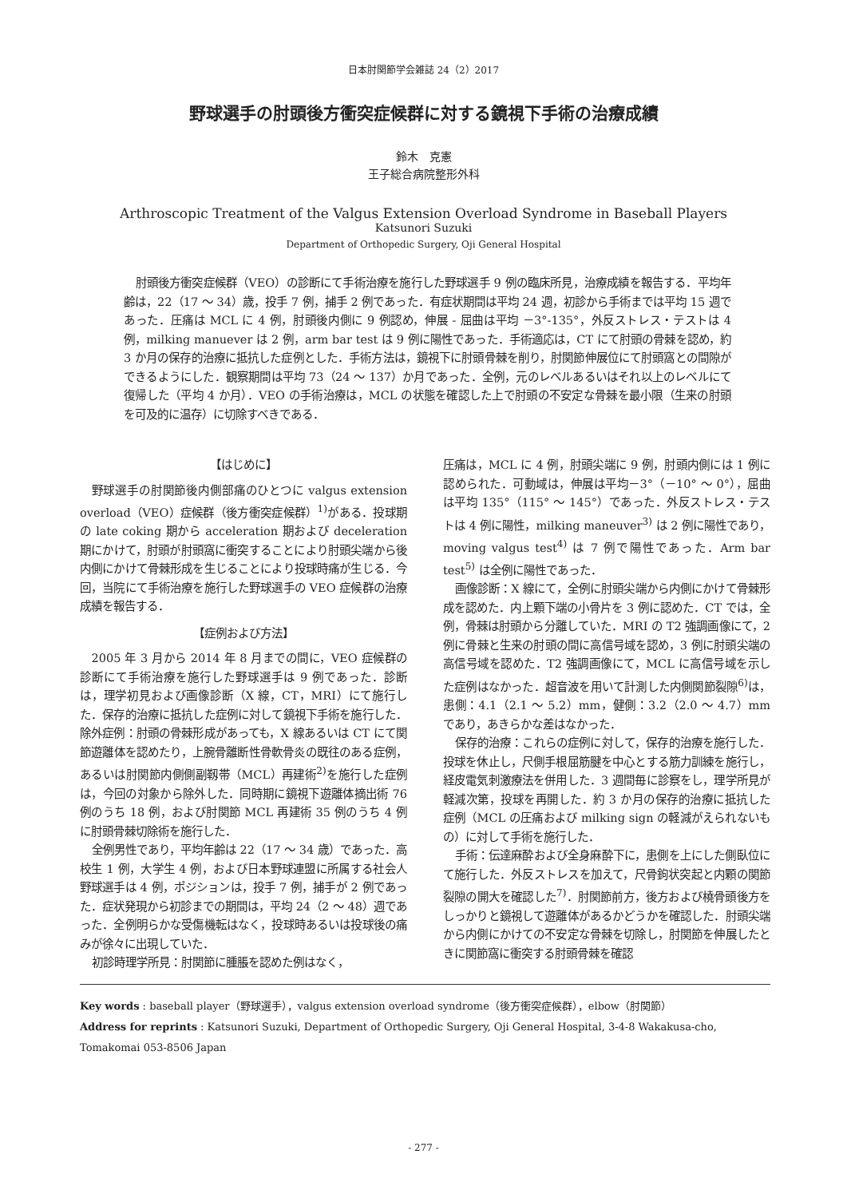日本肘関節学会雑誌 24（2）2017
野球選手の肘頭後方衝突症候群に対する鏡視下手術の治療成績
鈴木　克憲
王子総合病院整形外科
Arthroscopic Treatment of the Valgus Extension Overload Syndrome in Baseball Players
Katsunori Suzuki
Department of Orthopedic Surgery, Oji General Hospital
肘頭後方衝突症候群（VEO）の診断にて手術治療を施行した野球選手 9 例の臨床所見，治療成績を報告する．平均年齢は，22（17 ～ 34）歳，投手 7 例，捕手 2 例であった．有症状期間は平均 24 週，初診から手術までは平均 15 週であった．圧痛は MCL に 4 例，肘頭後内側に 9 例認め，伸展 - 屈曲は平均 －3°-135°，外反ストレス・テストは 4 例，milking manuever は 2 例，arm bar test は 9 例に陽性であった．手術適応は，CT にて肘頭の骨棘を認め，約 3 か月の保存的治療に抵抗した症例とした．手術方法は，鏡視下に肘頭骨棘を削り，肘関節伸展位にて肘頭窩との間隙ができるようにした．観察期間は平均 73（24 ～ 137）か月であった．全例，元のレベルあるいはそれ以上のレベルにて復帰した（平均 4 か月）．VEO の手術治療は，MCL の状態を確認した上で肘頭の不安定な骨棘を最小限（生来の肘頭を可及的に温存）に切除すべきである．
【はじめに】
野球選手の肘関節後内側部痛のひとつに valgus extension overload（VEO）症候群（後方衝突症候群）<sup>1)</sup>がある．投球期の late coking 期から acceleration 期および deceleration 期にかけて，肘頭が肘頭窩に衝突することにより肘頭尖端から後内側にかけて骨棘形成を生じることにより投球時痛が生じる．今回，当院にて手術治療を施行した野球選手の VEO 症候群の治療成績を報告する．
【症例および方法】
2005 年 3 月から 2014 年 8 月までの間に，VEO 症候群の診断にて手術治療を施行した野球選手は 9 例であった．診断は，理学初見および画像診断（X 線，CT，MRI）にて施行した．保存的治療に抵抗した症例に対して鏡視下手術を施行した．除外症例：肘頭の骨棘形成があっても，X 線あるいは CT にて関節遊離体を認めたり，上腕骨離断性骨軟骨炎の既往のある症例，あるいは肘関節内側側副靱帯（MCL）再建術<sup>2)</sup>を施行した症例は，今回の対象から除外した．同時期に鏡視下遊離体摘出術 76 例のうち 18 例，および肘関節 MCL 再建術 35 例のうち 4 例に肘頭骨棘切除術を施行した．
全例男性であり，平均年齢は 22（17 ～ 34 歳）であった．高校生 1 例，大学生 4 例，および日本野球連盟に所属する社会人野球選手は 4 例，ポジションは，投手 7 例，捕手が 2 例であった．症状発現から初診までの期間は，平均 24（2 ～ 48）週であった．全例明らかな受傷機転はなく，投球時あるいは投球後の痛みが徐々に出現していた．
初診時理学所見：肘関節に腫脹を認めた例はなく，
圧痛は，MCL に 4 例，肘頭尖端に 9 例，肘頭内側には 1 例に認められた．可動域は，伸展は平均－3°（－10° ～ 0°），屈曲は平均 135°（115° ～ 145°）であった．外反ストレス・テストは 4 例に陽性，milking maneuver<sup>3)</sup> は 2 例に陽性であり，moving valgus test<sup>4)</sup> は 7 例で陽性であった．Arm bar test<sup>5)</sup> は全例に陽性であった．
画像診断：X 線にて，全例に肘頭尖端から内側にかけて骨棘形成を認めた．内上顆下端の小骨片を 3 例に認めた．CT では，全例，骨棘は肘頭から分離していた．MRI の T2 強調画像にて，2 例に骨棘と生来の肘頭の間に高信号域を認め，3 例に肘頭尖端の高信号域を認めた．T2 強調画像にて，MCL に高信号域を示した症例はなかった．超音波を用いて計測した内側関節裂隙<sup>6)</sup>は，患側：4.1（2.1 ～ 5.2）mm，健側：3.2（2.0 ～ 4.7）mm であり，あきらかな差はなかった．
保存的治療：これらの症例に対して，保存的治療を施行した．投球を休止し，尺側手根屈筋腱を中心とする筋力訓練を施行し，経皮電気刺激療法を併用した．3 週間毎に診察をし，理学所見が軽減次第，投球を再開した．約 3 か月の保存的治療に抵抗した症例（MCL の圧痛および milking sign の軽減がえられないもの）に対して手術を施行した．
手術：伝達麻酔および全身麻酔下に，患側を上にした側臥位にて施行した．外反ストレスを加えて，尺骨鉤状突起と内顆の関節裂隙の開大を確認した<sup>7)</sup>．肘関節前方，後方および橈骨頭後方をしっかりと鏡視して遊離体があるかどうかを確認した．肘頭尖端から内側にかけての不安定な骨棘を切除し，肘関節を伸展したときに関節窩に衝突する肘頭骨棘を確認
Key words : baseball player（野球選手），valgus extension overload syndrome（後方衝突症候群），elbow（肘関節）
Address for reprints : Katsunori Suzuki, Department of Orthopedic Surgery, Oji General Hospital, 3-4-8 Wakakusa-cho, Tomakomai 053-8506 Japan
- 277 -